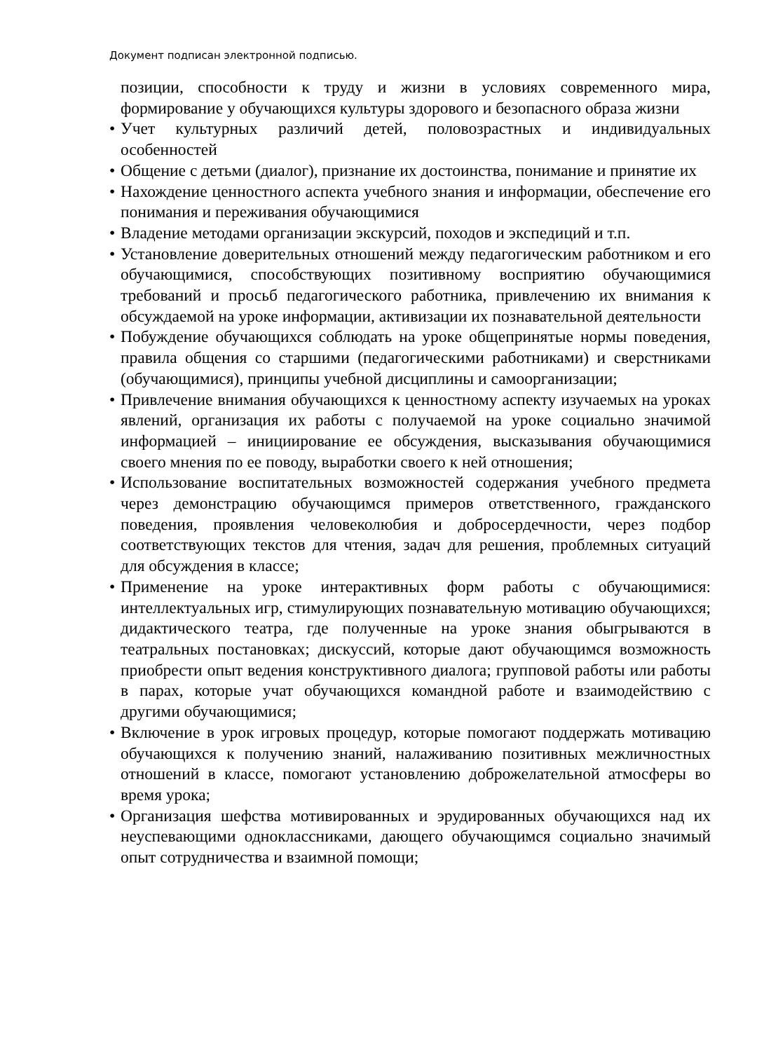Документ подписан электронной подписью.
позиции, способности к труду и жизни в условиях современного мира, формирование у обучающихся культуры здорового и безопасного образа жизни
• Учет культурных различий детей, половозрастных и индивидуальных особенностей
• Общение с детьми (диалог), признание их достоинства, понимание и принятие их
• Нахождение ценностного аспекта учебного знания и информации, обеспечение его понимания и переживания обучающимися
• Владение методами организации экскурсий, походов и экспедиций и т.п.
• Установление доверительных отношений между педагогическим работником и его обучающимися, способствующих позитивному восприятию обучающимися требований и просьб педагогического работника, привлечению их внимания к обсуждаемой на уроке информации, активизации их познавательной деятельности
• Побуждение обучающихся соблюдать на уроке общепринятые нормы поведения, правила общения со старшими (педагогическими работниками) и сверстниками (обучающимися), принципы учебной дисциплины и самоорганизации;
• Привлечение внимания обучающихся к ценностному аспекту изучаемых на уроках явлений, организация их работы с получаемой на уроке социально значимой информацией – инициирование ее обсуждения, высказывания обучающимися своего мнения по ее поводу, выработки своего к ней отношения;
• Использование воспитательных возможностей содержания учебного предмета через демонстрацию обучающимся примеров ответственного, гражданского поведения, проявления человеколюбия и добросердечности, через подбор соответствующих текстов для чтения, задач для решения, проблемных ситуаций для обсуждения в классе;
• Применение на уроке интерактивных форм работы с обучающимися: интеллектуальных игр, стимулирующих познавательную мотивацию обучающихся; дидактического театра, где полученные на уроке знания обыгрываются в театральных постановках; дискуссий, которые дают обучающимся возможность приобрести опыт ведения конструктивного диалога; групповой работы или работы в парах, которые учат обучающихся командной работе и взаимодействию с другими обучающимися;
• Включение в урок игровых процедур, которые помогают поддержать мотивацию обучающихся к получению знаний, налаживанию позитивных межличностных отношений в классе, помогают установлению доброжелательной атмосферы во время урока;
• Организация шефства мотивированных и эрудированных обучающихся над их неуспевающими одноклассниками, дающего обучающимся социально значимый опыт сотрудничества и взаимной помощи;